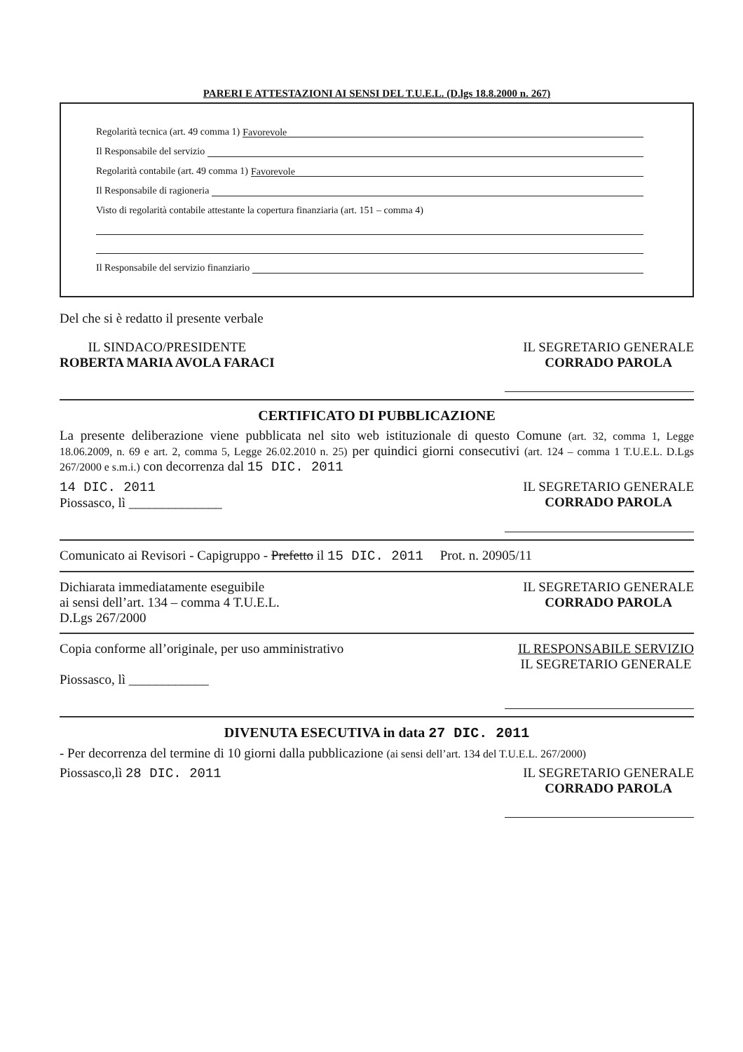PARERI E ATTESTAZIONI AI SENSI DEL T.U.E.L. (D.lgs 18.8.2000 n. 267)
Regolarità tecnica (art. 49 comma 1) Favorevole
Il Responsabile del servizio
Regolarità contabile (art. 49 comma 1) Favorevole
Il Responsabile di ragioneria
Visto di regolarità contabile attestante la copertura finanziaria (art. 151 – comma 4)
Il Responsabile del servizio finanziario
Del che si è redatto il presente verbale
IL SINDACO/PRESIDENTE
ROBERTA MARIA AVOLA FARACI
IL SEGRETARIO GENERALE
CORRADO PAROLA
CERTIFICATO DI PUBBLICAZIONE
La presente deliberazione viene pubblicata nel sito web istituzionale di questo Comune (art. 32, comma 1, Legge 18.06.2009, n. 69 e art. 2, comma 5, Legge 26.02.2010 n. 25) per quindici giorni consecutivi (art. 124 – comma 1 T.U.E.L. D.Lgs 267/2000 e s.m.i.) con decorrenza dal 15 DIC. 2011
14 DIC. 2011
Piossasco, lì ______________
IL SEGRETARIO GENERALE
CORRADO PAROLA
Comunicato ai Revisori - Capigruppo - Prefetto il 15 DIC. 2011 Prot. n. 20905/11
Dichiarata immediatamente eseguibile
ai sensi dell’art. 134 – comma 4 T.U.E.L.
D.Lgs 267/2000
IL SEGRETARIO GENERALE
CORRADO PAROLA
Copia conforme all’originale, per uso amministrativo
Piossasco, lì ____________
IL RESPONSABILE SERVIZIO
IL SEGRETARIO GENERALE
DIVENUTA ESECUTIVA in data 27 DIC. 2011
- Per decorrenza del termine di 10 giorni dalla pubblicazione (ai sensi dell’art. 134 del T.U.E.L. 267/2000)
Piossasco,lì 28 DIC. 2011 IL SEGRETARIO GENERALE
CORRADO PAROLA